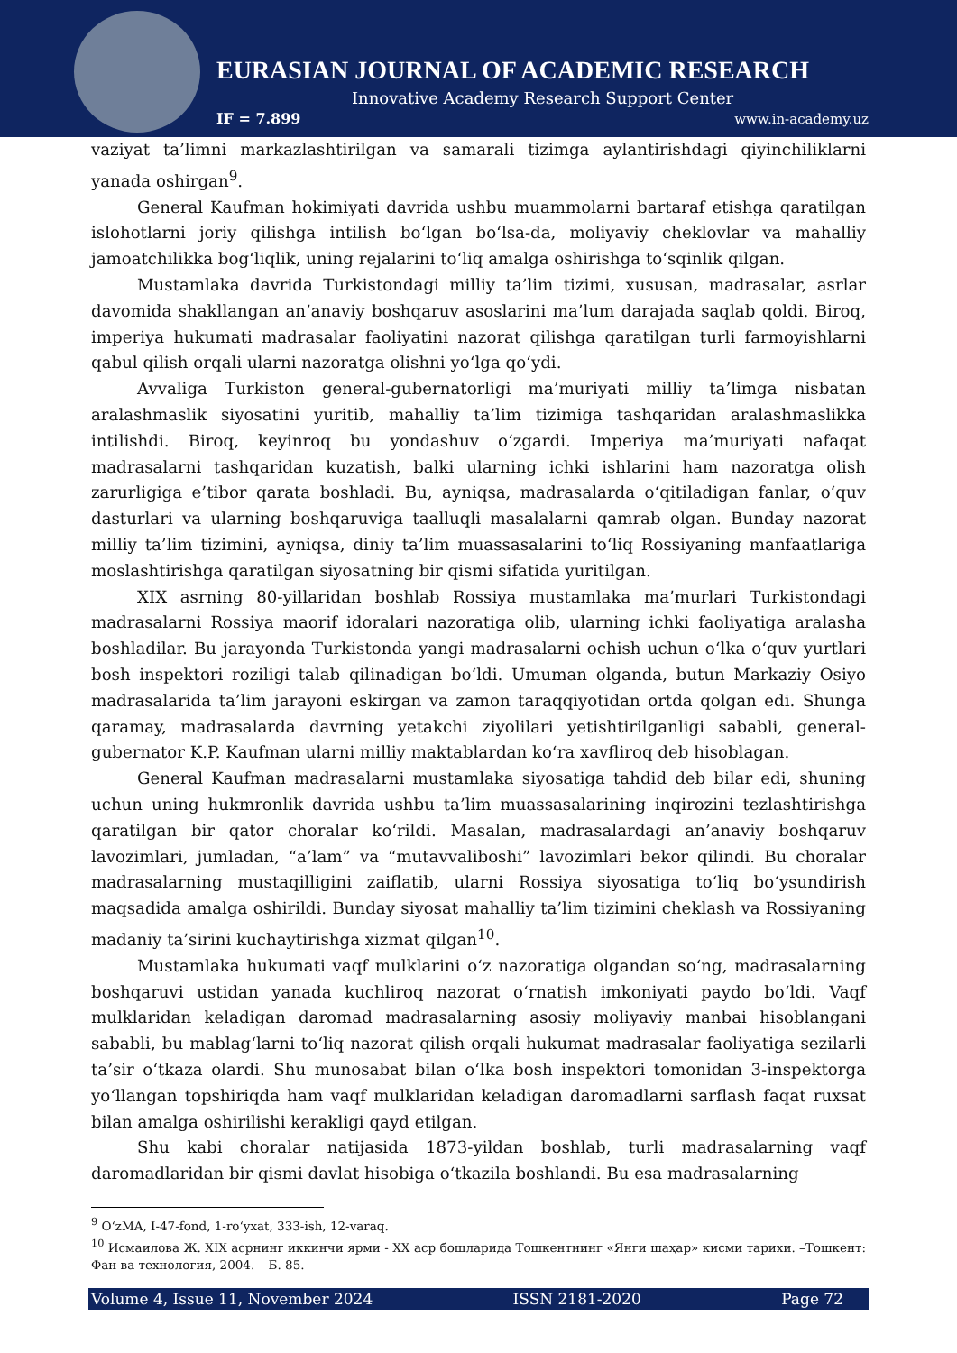EURASIAN JOURNAL OF ACADEMIC RESEARCH
Innovative Academy Research Support Center
IF = 7.899 www.in-academy.uz
vaziyat ta’limni markazlashtirilgan va samarali tizimga aylantirishdagi qiyinchiliklarni yanada oshirgan<sup>9</sup>.
General Kaufman hokimiyati davrida ushbu muammolarni bartaraf etishga qaratilgan islohotlarni joriy qilishga intilish bo‘lgan bo‘lsa-da, moliyaviy cheklovlar va mahalliy jamoatchilikka bog‘liqlik, uning rejalarini to‘liq amalga oshirishga to‘sqinlik qilgan.
Mustamlaka davrida Turkistondagi milliy ta’lim tizimi, xususan, madrasalar, asrlar davomida shakllangan an’anaviy boshqaruv asoslarini ma’lum darajada saqlab qoldi. Biroq, imperiya hukumati madrasalar faoliyatini nazorat qilishga qaratilgan turli farmoyishlarni qabul qilish orqali ularni nazoratga olishni yo‘lga qo‘ydi.
Avvaliga Turkiston general-gubernatorligi ma’muriyati milliy ta’limga nisbatan aralashmaslik siyosatini yuritib, mahalliy ta’lim tizimiga tashqaridan aralashmaslikka intilishdi. Biroq, keyinroq bu yondashuv o‘zgardi. Imperiya ma’muriyati nafaqat madrasalarni tashqaridan kuzatish, balki ularning ichki ishlarini ham nazoratga olish zarurligiga e’tibor qarata boshladi. Bu, ayniqsa, madrasalarda o‘qitiladigan fanlar, o‘quv dasturlari va ularning boshqaruviga taalluqli masalalarni qamrab olgan. Bunday nazorat milliy ta’lim tizimini, ayniqsa, diniy ta’lim muassasalarini to‘liq Rossiyaning manfaatlariga moslashtirishga qaratilgan siyosatning bir qismi sifatida yuritilgan.
XIX asrning 80-yillaridan boshlab Rossiya mustamlaka ma’murlari Turkistondagi madrasalarni Rossiya maorif idoralari nazoratiga olib, ularning ichki faoliyatiga aralasha boshladilar. Bu jarayonda Turkistonda yangi madrasalarni ochish uchun o‘lka o‘quv yurtlari bosh inspektori roziligi talab qilinadigan bo‘ldi. Umuman olganda, butun Markaziy Osiyo madrasalarida ta’lim jarayoni eskirgan va zamon taraqqiyotidan ortda qolgan edi. Shunga qaramay, madrasalarda davrning yetakchi ziyolilari yetishtirilganligi sababli, general-gubernator K.P. Kaufman ularni milliy maktablardan ko‘ra xavfliroq deb hisoblagan.
General Kaufman madrasalarni mustamlaka siyosatiga tahdid deb bilar edi, shuning uchun uning hukmronlik davrida ushbu ta’lim muassasalarining inqirozini tezlashtirishga qaratilgan bir qator choralar ko‘rildi. Masalan, madrasalardagi an’anaviy boshqaruv lavozimlari, jumladan, “a’lam” va “mutavvaliboshi” lavozimlari bekor qilindi. Bu choralar madrasalarning mustaqilligini zaiflatib, ularni Rossiya siyosatiga to‘liq bo‘ysundirish maqsadida amalga oshirildi. Bunday siyosat mahalliy ta’lim tizimini cheklash va Rossiyaning madaniy ta’sirini kuchaytirishga xizmat qilgan<sup>10</sup>.
Mustamlaka hukumati vaqf mulklarini o‘z nazoratiga olgandan so‘ng, madrasalarning boshqaruvi ustidan yanada kuchliroq nazorat o‘rnatish imkoniyati paydo bo‘ldi. Vaqf mulklaridan keladigan daromad madrasalarning asosiy moliyaviy manbai hisoblangani sababli, bu mablag‘larni to‘liq nazorat qilish orqali hukumat madrasalar faoliyatiga sezilarli ta’sir o‘tkaza olardi. Shu munosabat bilan o‘lka bosh inspektori tomonidan 3-inspektorga yo‘llangan topshiriqda ham vaqf mulklaridan keladigan daromadlarni sarflash faqat ruxsat bilan amalga oshirilishi kerakligi qayd etilgan.
Shu kabi choralar natijasida 1873-yildan boshlab, turli madrasalarning vaqf daromadlaridan bir qismi davlat hisobiga o‘tkazila boshlandi. Bu esa madrasalarning
<sup>9</sup> O‘zMA, I-47-fond, 1-ro‘yxat, 333-ish, 12-varaq.
<sup>10</sup> Исмаилова Ж. XIX асрнинг иккинчи ярми - XX аср бошларида Тошкентнинг «Янги шаҳар» кисми тарихи. –Тошкент: Фан ва технология, 2004. – Б. 85.
Volume 4, Issue 11, November 2024 ISSN 2181-2020 Page 72